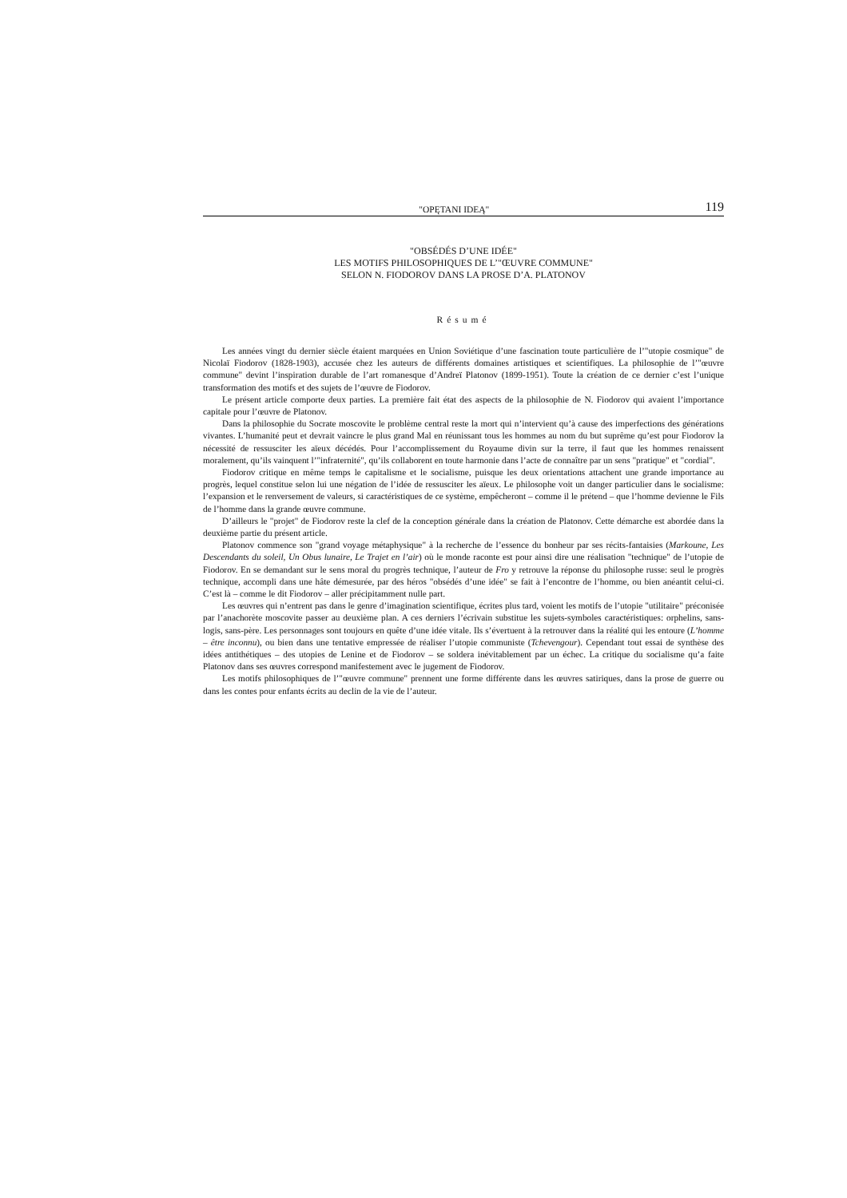"OPĘTANI IDEĄ" 119
"OBSÉDÉS D’UNE IDÉE"
LES MOTIFS PHILOSOPHIQUES DE L’"ŒUVRE COMMUNE"
SELON N. FIODOROV DANS LA PROSE D’A. PLATONOV
Résumé
Les années vingt du dernier siècle étaient marquées en Union Soviétique d’une fascination toute particulière de l’"utopie cosmique" de Nicolaï Fiodorov (1828-1903), accusée chez les auteurs de différents domaines artistiques et scientifiques. La philosophie de l’"œuvre commune" devint l’inspiration durable de l’art romanesque d’Andreï Platonov (1899-1951). Toute la création de ce dernier c’est l’unique transformation des motifs et des sujets de l’œuvre de Fiodorov.
Le présent article comporte deux parties. La première fait état des aspects de la philosophie de N. Fiodorov qui avaient l’importance capitale pour l’œuvre de Platonov.
Dans la philosophie du Socrate moscovite le problème central reste la mort qui n’intervient qu’à cause des imperfections des générations vivantes. L’humanité peut et devrait vaincre le plus grand Mal en réunissant tous les hommes au nom du but suprême qu’est pour Fiodorov la nécessité de ressusciter les aïeux décédés. Pour l’accomplissement du Royaume divin sur la terre, il faut que les hommes renaissent moralement, qu’ils vainquent l’"infraternité", qu’ils collaborent en toute harmonie dans l’acte de connaître par un sens "pratique" et "cordial".
Fiodorov critique en même temps le capitalisme et le socialisme, puisque les deux orientations attachent une grande importance au progrès, lequel constitue selon lui une négation de l’idée de ressusciter les aïeux. Le philosophe voit un danger particulier dans le socialisme: l’expansion et le renversement de valeurs, si caractéristiques de ce système, empêcheront – comme il le prétend – que l’homme devienne le Fils de l’homme dans la grande œuvre commune.
D’ailleurs le "projet" de Fiodorov reste la clef de la conception générale dans la création de Platonov. Cette démarche est abordée dans la deuxième partie du présent article.
Platonov commence son "grand voyage métaphysique" à la recherche de l’essence du bonheur par ses récits-fantaisies (Markoune, Les Descendants du soleil, Un Obus lunaire, Le Trajet en l’air) où le monde raconte est pour ainsi dire une réalisation "technique" de l’utopie de Fiodorov. En se demandant sur le sens moral du progrès technique, l’auteur de Fro y retrouve la réponse du philosophe russe: seul le progrès technique, accompli dans une hâte démesurée, par des héros "obsédés d’une idée" se fait à l’encontre de l’homme, ou bien anéantit celui-ci. C’est là – comme le dit Fiodorov – aller précipitamment nulle part.
Les œuvres qui n’entrent pas dans le genre d’imagination scientifique, écrites plus tard, voient les motifs de l’utopie "utilitaire" préconisée par l’anachorète moscovite passer au deuxième plan. A ces derniers l’écrivain substitue les sujets-symboles caractéristiques: orphelins, sans-logis, sans-père. Les personnages sont toujours en quête d’une idée vitale. Ils s’évertuent à la retrouver dans la réalité qui les entoure (L’homme – être inconnu), ou bien dans une tentative empressée de réaliser l’utopie communiste (Tchevengour). Cependant tout essai de synthèse des idées antithétiques – des utopies de Lenine et de Fiodorov – se soldera inévitablement par un échec. La critique du socialisme qu’a faite Platonov dans ses œuvres correspond manifestement avec le jugement de Fiodorov.
Les motifs philosophiques de l’"œuvre commune" prennent une forme différente dans les œuvres satiriques, dans la prose de guerre ou dans les contes pour enfants écrits au declin de la vie de l’auteur.